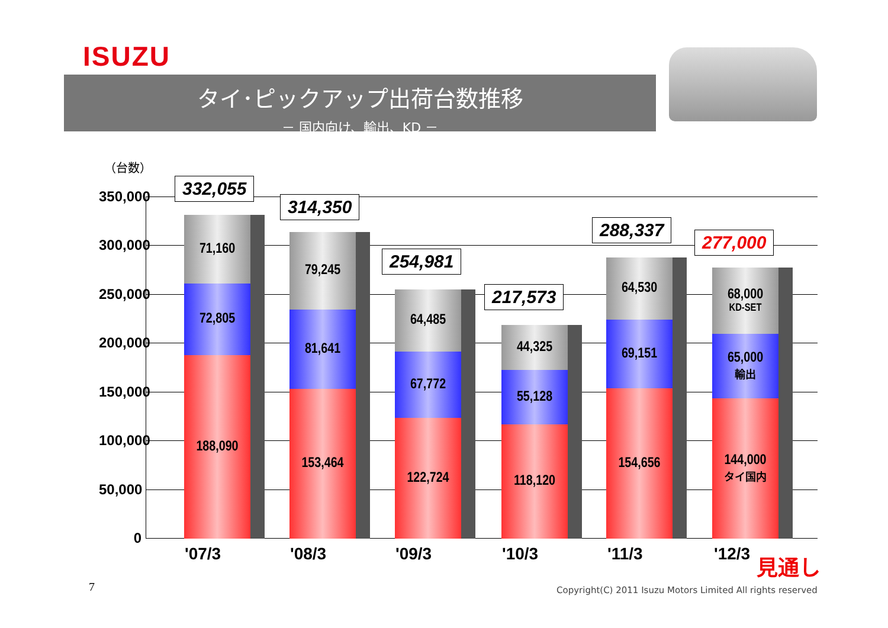ISUZU
タイ･ピックアップ出荷台数推移
－ 国内向け、輸出、KD －
（台数）
350,000
300,000
250,000
200,000
150,000
100,000
50,000
0
71,160
72,805
188,090
79,245
81,641
153,464
64,485
67,772
122,724
44,325
55,128
118,120
64,530
69,151
154,656
68,000
KD-SET
65,000
輸出
144,000
タイ国内
332,055
314,350
254,981
217,573
288,337
277,000
'07/3 '08/3 '09/3 '10/3 '11/3 '12/3 見通し
7
Copyright(C) 2011 Isuzu Motors Limited All rights reserved